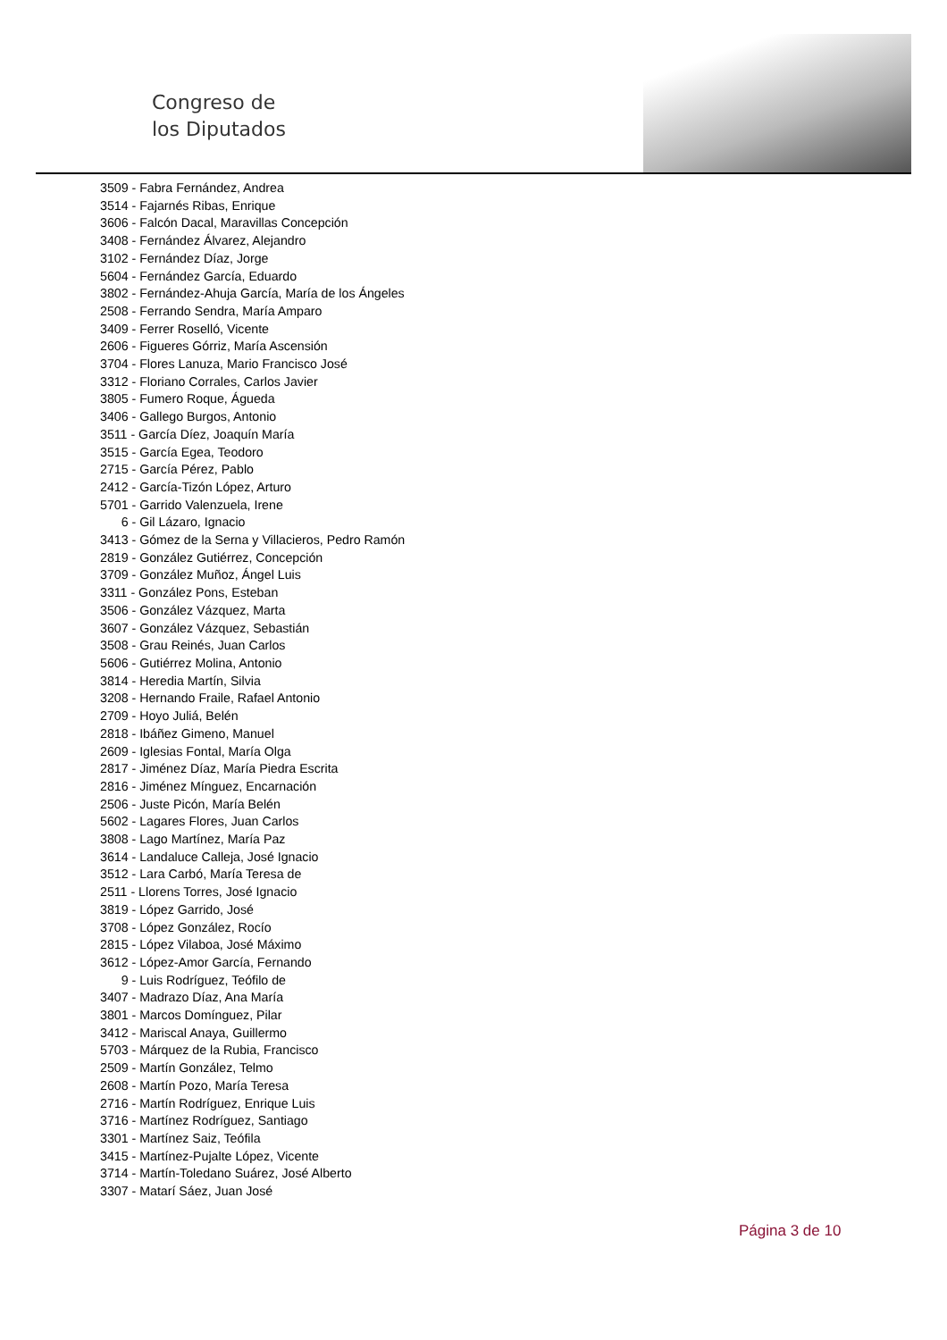Congreso de
los Diputados
3509 - Fabra Fernández, Andrea
3514 - Fajarnés Ribas, Enrique
3606 - Falcón Dacal, Maravillas Concepción
3408 - Fernández Álvarez, Alejandro
3102 - Fernández Díaz, Jorge
5604 - Fernández García, Eduardo
3802 - Fernández-Ahuja García, María de los Ángeles
2508 - Ferrando Sendra, María Amparo
3409 - Ferrer Roselló, Vicente
2606 - Figueres Górriz, María Ascensión
3704 - Flores Lanuza, Mario Francisco José
3312 - Floriano Corrales, Carlos Javier
3805 - Fumero Roque, Águeda
3406 - Gallego Burgos, Antonio
3511 - García Díez, Joaquín María
3515 - García Egea, Teodoro
2715 - García Pérez, Pablo
2412 - García-Tizón López, Arturo
5701 - Garrido Valenzuela, Irene
6 - Gil Lázaro, Ignacio
3413 - Gómez de la Serna y Villacieros, Pedro Ramón
2819 - González Gutiérrez, Concepción
3709 - González Muñoz, Ángel Luis
3311 - González Pons, Esteban
3506 - González Vázquez, Marta
3607 - González Vázquez, Sebastián
3508 - Grau Reinés, Juan Carlos
5606 - Gutiérrez Molina, Antonio
3814 - Heredia Martín, Silvia
3208 - Hernando Fraile, Rafael Antonio
2709 - Hoyo Juliá, Belén
2818 - Ibáñez Gimeno, Manuel
2609 - Iglesias Fontal, María Olga
2817 - Jiménez Díaz, María Piedra Escrita
2816 - Jiménez Mínguez, Encarnación
2506 - Juste Picón, María Belén
5602 - Lagares Flores, Juan Carlos
3808 - Lago Martínez, María Paz
3614 - Landaluce Calleja, José Ignacio
3512 - Lara Carbó, María Teresa de
2511 - Llorens Torres, José Ignacio
3819 - López Garrido, José
3708 - López González, Rocío
2815 - López Vilaboa, José Máximo
3612 - López-Amor García, Fernando
9 - Luis Rodríguez, Teófilo de
3407 - Madrazo Díaz, Ana María
3801 - Marcos Domínguez, Pilar
3412 - Mariscal Anaya, Guillermo
5703 - Márquez de la Rubia, Francisco
2509 - Martín González, Telmo
2608 - Martín Pozo, María Teresa
2716 - Martín Rodríguez, Enrique Luis
3716 - Martínez Rodríguez, Santiago
3301 - Martínez Saiz, Teófila
3415 - Martínez-Pujalte López, Vicente
3714 - Martín-Toledano Suárez, José Alberto
3307 - Matarí Sáez, Juan José
Página 3 de 10